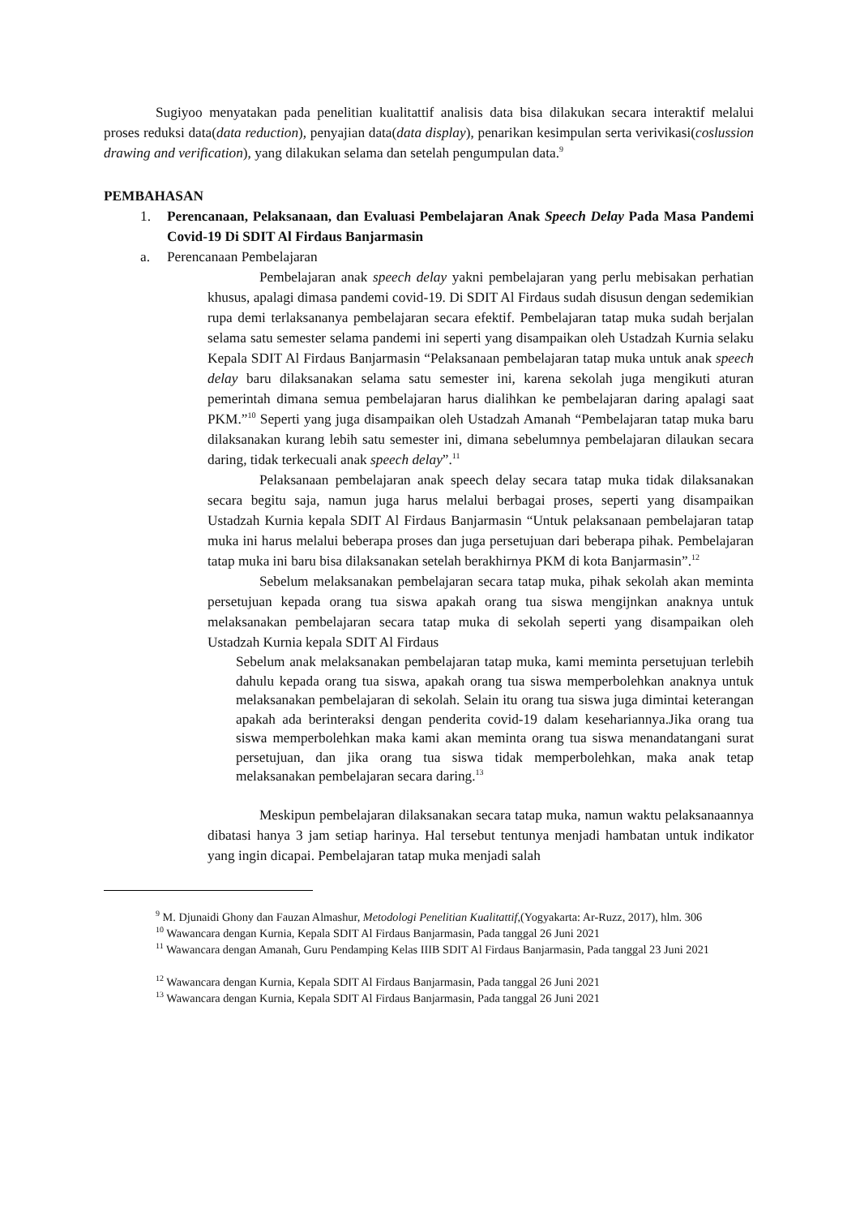Sugiyoo menyatakan pada penelitian kualitattif analisis data bisa dilakukan secara interaktif melalui proses reduksi data(data reduction), penyajian data(data display), penarikan kesimpulan serta verivikasi(coslussion drawing and verification), yang dilakukan selama dan setelah pengumpulan data.<sup>9</sup>
PEMBAHASAN
1. Perencanaan, Pelaksanaan, dan Evaluasi Pembelajaran Anak Speech Delay Pada Masa Pandemi Covid-19 Di SDIT Al Firdaus Banjarmasin
a. Perencanaan Pembelajaran
Pembelajaran anak speech delay yakni pembelajaran yang perlu mebisakan perhatian khusus, apalagi dimasa pandemi covid-19. Di SDIT Al Firdaus sudah disusun dengan sedemikian rupa demi terlaksananya pembelajaran secara efektif. Pembelajaran tatap muka sudah berjalan selama satu semester selama pandemi ini seperti yang disampaikan oleh Ustadzah Kurnia selaku Kepala SDIT Al Firdaus Banjarmasin “Pelaksanaan pembelajaran tatap muka untuk anak speech delay baru dilaksanakan selama satu semester ini, karena sekolah juga mengikuti aturan pemerintah dimana semua pembelajaran harus dialihkan ke pembelajaran daring apalagi saat PKM.”<sup>10</sup> Seperti yang juga disampaikan oleh Ustadzah Amanah “Pembelajaran tatap muka baru dilaksanakan kurang lebih satu semester ini, dimana sebelumnya pembelajaran dilaukan secara daring, tidak terkecuali anak speech delay”.<sup>11</sup>
Pelaksanaan pembelajaran anak speech delay secara tatap muka tidak dilaksanakan secara begitu saja, namun juga harus melalui berbagai proses, seperti yang disampaikan Ustadzah Kurnia kepala SDIT Al Firdaus Banjarmasin “Untuk pelaksanaan pembelajaran tatap muka ini harus melalui beberapa proses dan juga persetujuan dari beberapa pihak. Pembelajaran tatap muka ini baru bisa dilaksanakan setelah berakhirnya PKM di kota Banjarmasin”.<sup>12</sup>
Sebelum melaksanakan pembelajaran secara tatap muka, pihak sekolah akan meminta persetujuan kepada orang tua siswa apakah orang tua siswa mengijnkan anaknya untuk melaksanakan pembelajaran secara tatap muka di sekolah seperti yang disampaikan oleh Ustadzah Kurnia kepala SDIT Al Firdaus
Sebelum anak melaksanakan pembelajaran tatap muka, kami meminta persetujuan terlebih dahulu kepada orang tua siswa, apakah orang tua siswa memperbolehkan anaknya untuk melaksanakan pembelajaran di sekolah. Selain itu orang tua siswa juga dimintai keterangan apakah ada berinteraksi dengan penderita covid-19 dalam kesehariannya.Jika orang tua siswa memperbolehkan maka kami akan meminta orang tua siswa menandatangani surat persetujuan, dan jika orang tua siswa tidak memperbolehkan, maka anak tetap melaksanakan pembelajaran secara daring.<sup>13</sup>
Meskipun pembelajaran dilaksanakan secara tatap muka, namun waktu pelaksanaannya dibatasi hanya 3 jam setiap harinya. Hal tersebut tentunya menjadi hambatan untuk indikator yang ingin dicapai. Pembelajaran tatap muka menjadi salah
<sup>9</sup> M. Djunaidi Ghony dan Fauzan Almashur, Metodologi Penelitian Kualitattif,(Yogyakarta: Ar-Ruzz, 2017), hlm. 306
<sup>10</sup> Wawancara dengan Kurnia, Kepala SDIT Al Firdaus Banjarmasin, Pada tanggal 26 Juni 2021
<sup>11</sup> Wawancara dengan Amanah, Guru Pendamping Kelas IIIB SDIT Al Firdaus Banjarmasin, Pada tanggal 23 Juni 2021
<sup>12</sup> Wawancara dengan Kurnia, Kepala SDIT Al Firdaus Banjarmasin, Pada tanggal 26 Juni 2021
<sup>13</sup> Wawancara dengan Kurnia, Kepala SDIT Al Firdaus Banjarmasin, Pada tanggal 26 Juni 2021